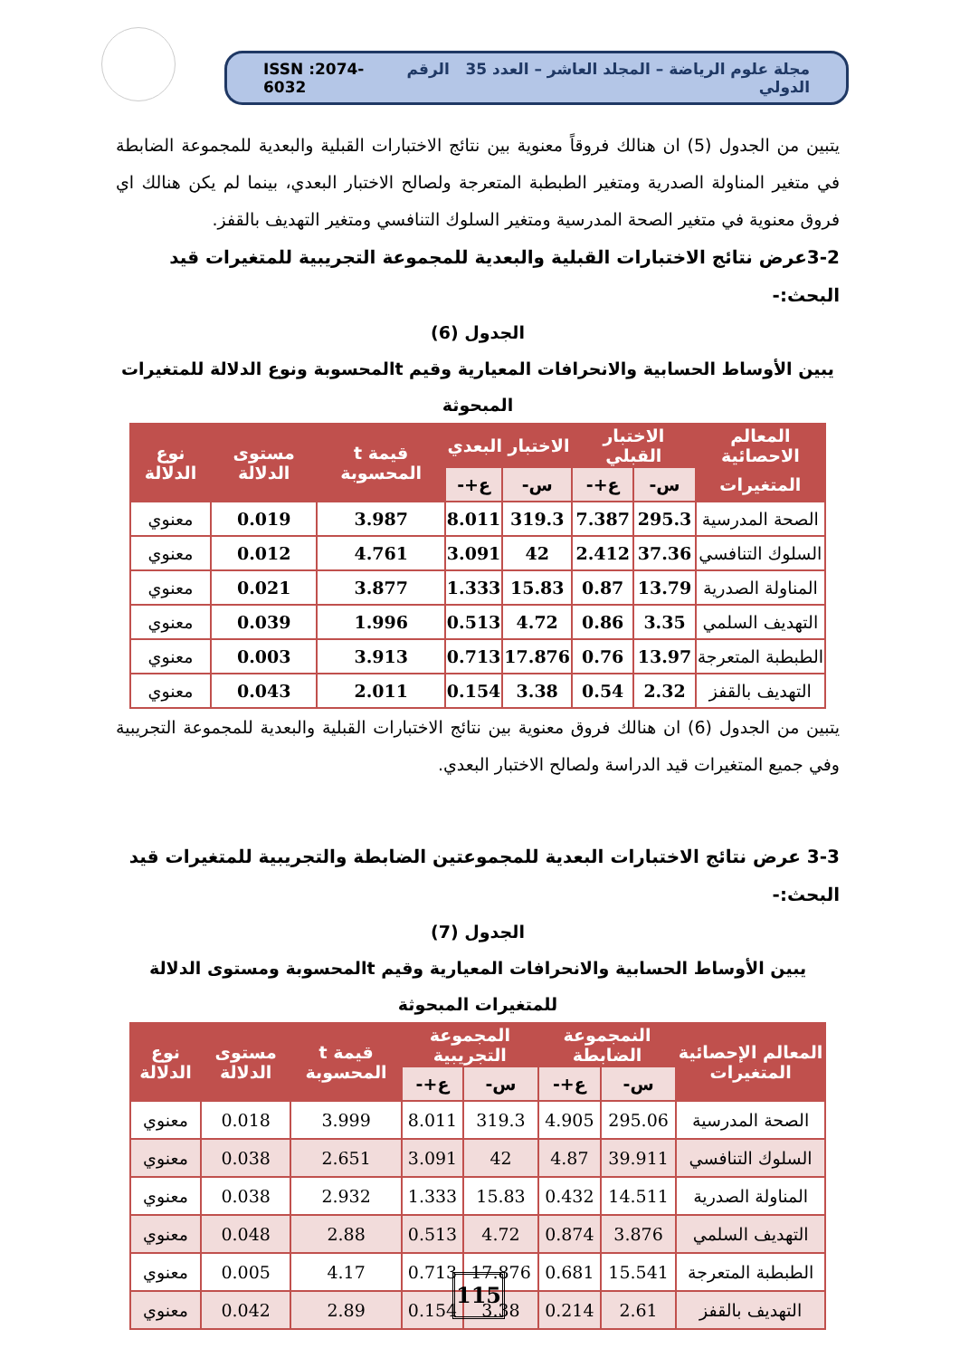مجلة علوم الرياضة – المجلد العاشر – العدد 35 الرقم الدولي ISSN :2074-6032
يتبين من الجدول (5) ان هنالك فروقاً معنوية بين نتائج الاختبارات القبلية والبعدية للمجموعة الضابطة في متغير المناولة الصدرية ومتغير الطبطبة المتعرجة ولصالح الاختبار البعدي، بينما لم يكن هنالك اي فروق معنوية في متغير الصحة المدرسية ومتغير السلوك التنافسي ومتغير التهديف بالقفز.
3-2عرض نتائج الاختبارات القبلية والبعدية للمجموعة التجريبية للمتغيرات قيد البحث:-
الجدول (6)
يبين الأوساط الحسابية والانحرافات المعيارية وقيم tالمحسوبة ونوع الدلالة للمتغيرات المبحوثة
| المعالم الاحصائية | الاختبار القبلي | | الاختبار البعدي | | قيمة t المحسوبة | مستوى الدلالة | نوع الدلالة |
| --- | --- | --- | --- | --- | --- | --- | --- |
| المتغيرات | س- | ع+- | س- | ع+- | | | |
| الصحة المدرسية | 295.3 | 7.387 | 319.3 | 8.011 | 3.987 | 0.019 | معنوي |
| السلوك التنافسي | 37.36 | 2.412 | 42 | 3.091 | 4.761 | 0.012 | معنوي |
| المناولة الصدرية | 13.79 | 0.87 | 15.83 | 1.333 | 3.877 | 0.021 | معنوي |
| التهديف السلمي | 3.35 | 0.86 | 4.72 | 0.513 | 1.996 | 0.039 | معنوي |
| الطبطبة المتعرجة | 13.97 | 0.76 | 17.876 | 0.713 | 3.913 | 0.003 | معنوي |
| التهديف بالقفز | 2.32 | 0.54 | 3.38 | 0.154 | 2.011 | 0.043 | معنوي |
يتبين من الجدول (6) ان هنالك فروق معنوية بين نتائج الاختبارات القبلية والبعدية للمجموعة التجريبية وفي جميع المتغيرات قيد الدراسة ولصالح الاختبار البعدي.
3-3 عرض نتائج الاختبارات البعدية للمجموعتين الضابطة والتجريبية للمتغيرات قيد البحث:-
الجدول (7)
يبين الأوساط الحسابية والانحرافات المعيارية وقيم tالمحسوبة ومستوى الدلالة للمتغيرات المبحوثة
| المعالم الإحصائية المتغيرات | النمجموعة الضابطة | | المجموعة التجريبية | | قيمة t المحسوبة | مستوى الدلالة | نوع الدلالة |
| --- | --- | --- | --- | --- | --- | --- | --- |
| | س- | ع+- | س- | ع+- | | | |
| الصحة المدرسية | 295.06 | 4.905 | 319.3 | 8.011 | 3.999 | 0.018 | معنوي |
| السلوك التنافسي | 39.911 | 4.87 | 42 | 3.091 | 2.651 | 0.038 | معنوي |
| المناولة الصدرية | 14.511 | 0.432 | 15.83 | 1.333 | 2.932 | 0.038 | معنوي |
| التهديف السلمي | 3.876 | 0.874 | 4.72 | 0.513 | 2.88 | 0.048 | معنوي |
| الطبطبة المتعرجة | 15.541 | 0.681 | 17.876 | 0.713 | 4.17 | 0.005 | معنوي |
| التهديف بالقفز | 2.61 | 0.214 | 3.38 | 0.154 | 2.89 | 0.042 | معنوي |
115